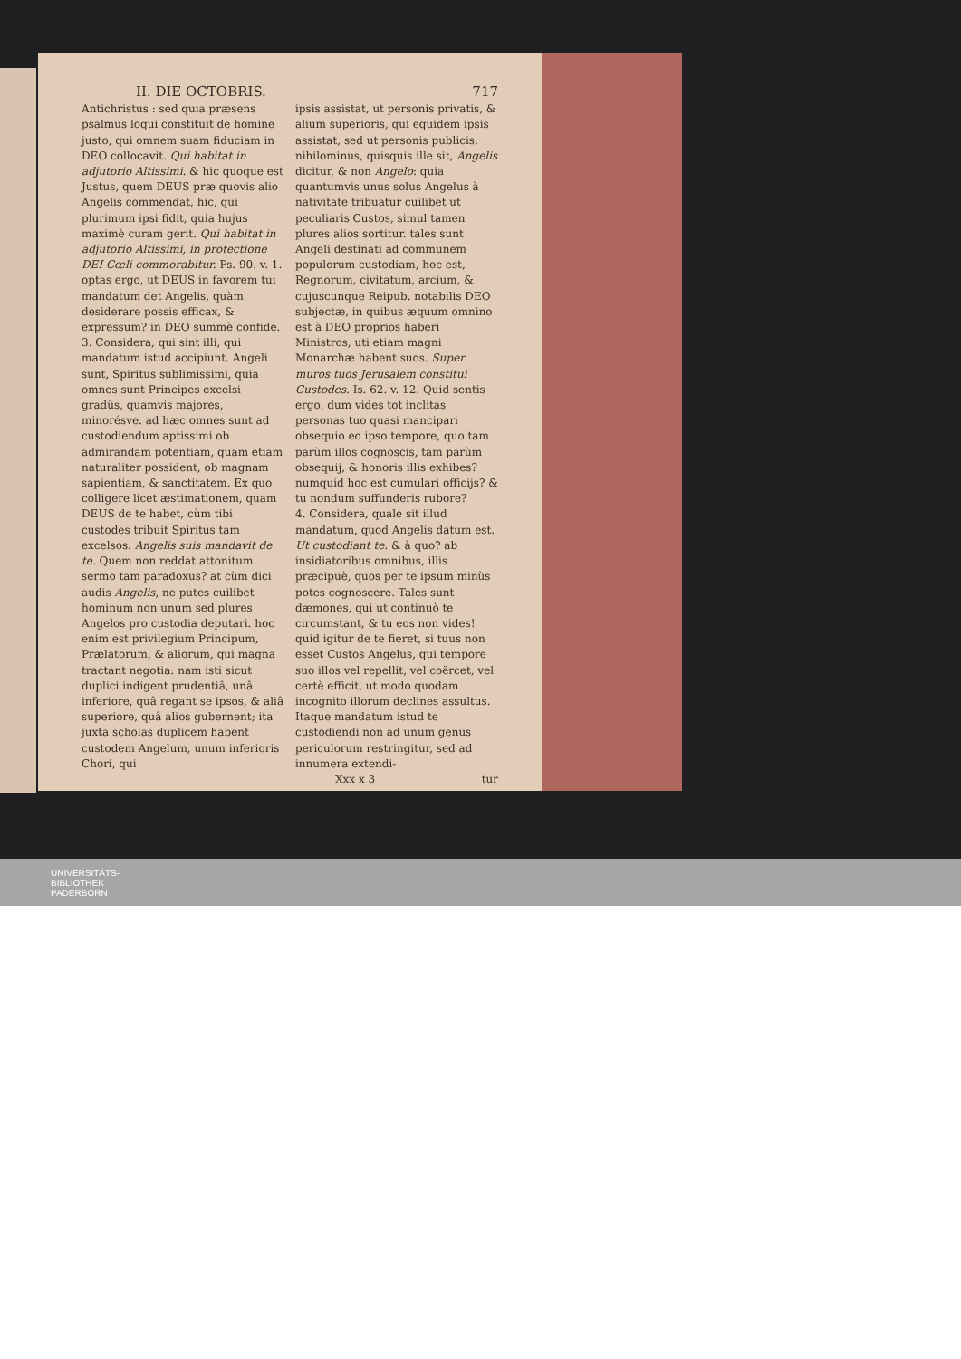II. DIE OCTOBRIS. 717
Antichristus : sed quia præsens psalmus loqui constituit de homine justo, qui omnem suam fiduciam in DEO collocavit. Qui habitat in adjutorio Altissimi. & hic quoque est Justus, quem DEUS præ quovis alio Angelis commendat, hic, qui plurimum ipsi fidit, quia hujus maximè curam gerit. Qui habitat in adjutorio Altissimi, in protectione DEI Cœli commorabitur. Ps. 90. v. 1. optas ergo, ut DEUS in favorem tui mandatum det Angelis, quàm desiderare possis efficax, & expressum? in DEO summè confide.
3. Considera, qui sint illi, qui mandatum istud accipiunt. Angeli sunt, Spiritus sublimissimi, quia omnes sunt Principes excelsi gradûs, quamvis majores, minorésve. ad hæc omnes sunt ad custodiendum aptissimi ob admirandam potentiam, quam etiam naturaliter possident, ob magnam sapientiam, & sanctitatem. Ex quo colligere licet æstimationem, quam DEUS de te habet, cùm tibi custodes tribuit Spiritus tam excelsos. Angelis suis mandavit de te. Quem non reddat attonitum sermo tam paradoxus? at cùm dici audis Angelis, ne putes cuilibet hominum non unum sed plures Angelos pro custodia deputari. hoc enim est privilegium Principum, Prælatorum, & aliorum, qui magna tractant negotia: nam isti sicut duplici indigent prudentiâ, unâ inferiore, quâ regant se ipsos, & aliâ superiore, quâ alios gubernent; ita juxta scholas duplicem habent custodem Angelum, unum inferioris Chori, qui
ipsis assistat, ut personis privatis, & alium superioris, qui equidem ipsis assistat, sed ut personis publicis. nihilominus, quisquis ille sit, Angelis dicitur, & non Angelo: quia quantumvis unus solus Angelus à nativitate tribuatur cuilibet ut peculiaris Custos, simul tamen plures alios sortitur. tales sunt Angeli destinati ad communem populorum custodiam, hoc est, Regnorum, civitatum, arcium, & cujuscunque Reipub. notabilis DEO subjectæ, in quibus æquum omnino est à DEO proprios haberi Ministros, uti etiam magni Monarchæ habent suos. Super muros tuos Jerusalem constitui Custodes. Is. 62. v. 12. Quid sentis ergo, dum vides tot inclitas personas tuo quasi mancipari obsequio eo ipso tempore, quo tam parùm illos cognoscis, tam parùm obsequij, & honoris illis exhibes? numquid hoc est cumulari officijs? & tu nondum suffunderis rubore?
4. Considera, quale sit illud mandatum, quod Angelis datum est. Ut custodiant te. & à quo? ab insidiatoribus omnibus, illis præcipuè, quos per te ipsum minùs potes cognoscere. Tales sunt dæmones, qui ut continuò te circumstant, & tu eos non vides! quid igitur de te fieret, si tuus non esset Custos Angelus, qui tempore suo illos vel repellit, vel coërcet, vel certè efficit, ut modo quodam incognito illorum declines assultus. Itaque mandatum istud te custodiendi non ad unum genus periculorum restringitur, sed ad innumera extendi-
Xxx x 3 tur
UNIVERSITÄTS-
BIBLIOTHEK
PADERBORN